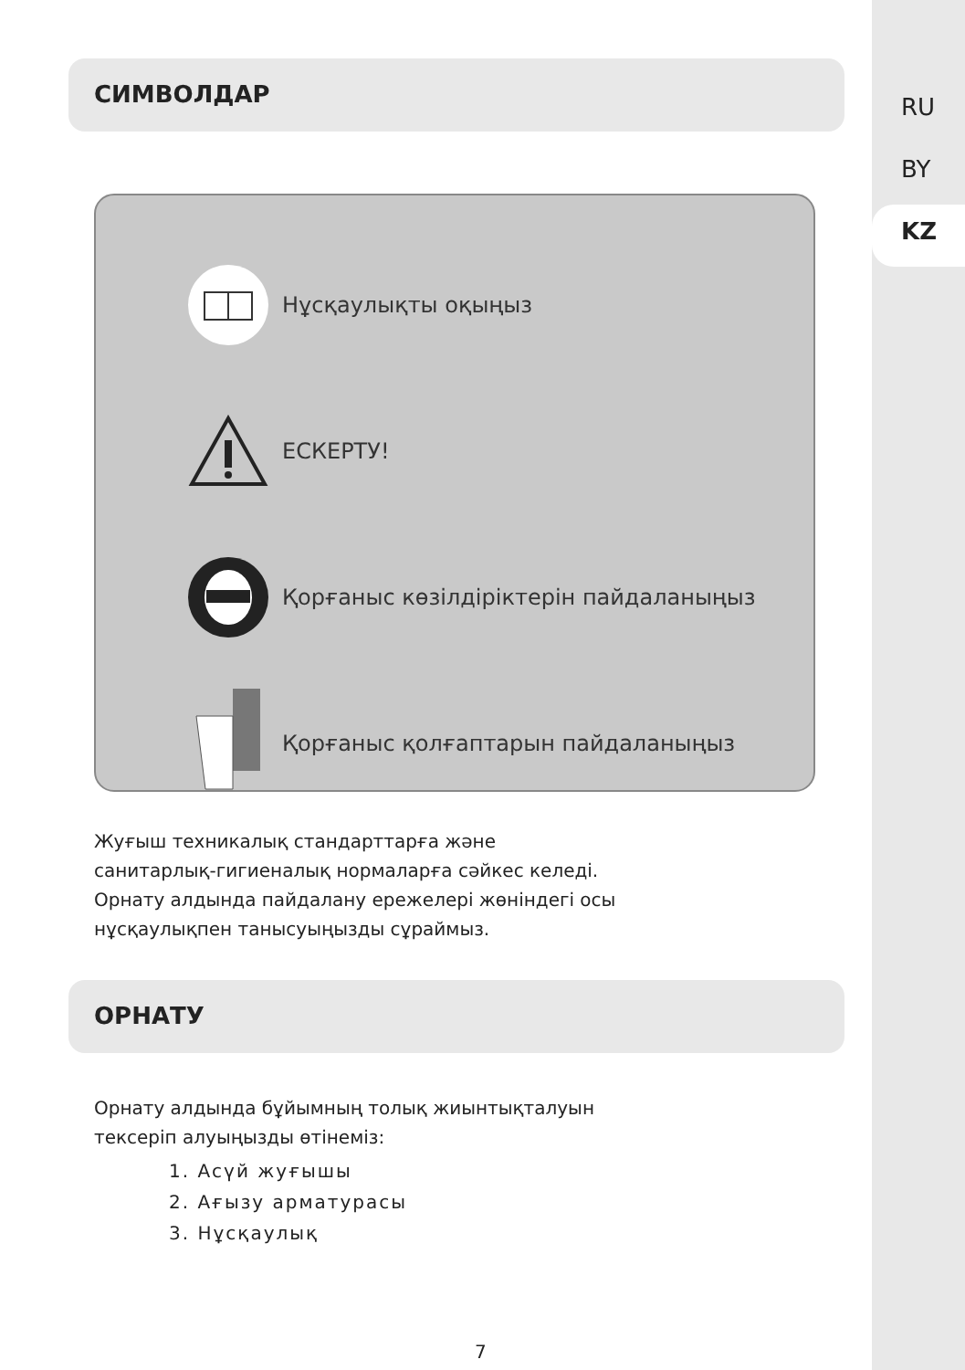RU
BY
KZ
СИМВОЛДАР
Нұсқаулықты оқыңыз
ЕСКЕРТУ!
Қорғаныс көзілдіріктерін пайдаланыңыз
Қорғаныс қолғаптарын пайдаланыңыз
Жуғыш техникалық стандарттарға және
санитарлық-гигиеналық нормаларға сәйкес келеді.
Орнату алдында пайдалану ережелері жөніндегі осы
нұсқаулықпен танысуыңызды сұраймыз.
ОРНАТУ
Орнату алдында бұйымның толық жиынтықталуын
тексеріп алуыңызды өтінеміз:
1. Асүй жуғышы
2. Ағызу арматурасы
3. Нұсқаулық
7